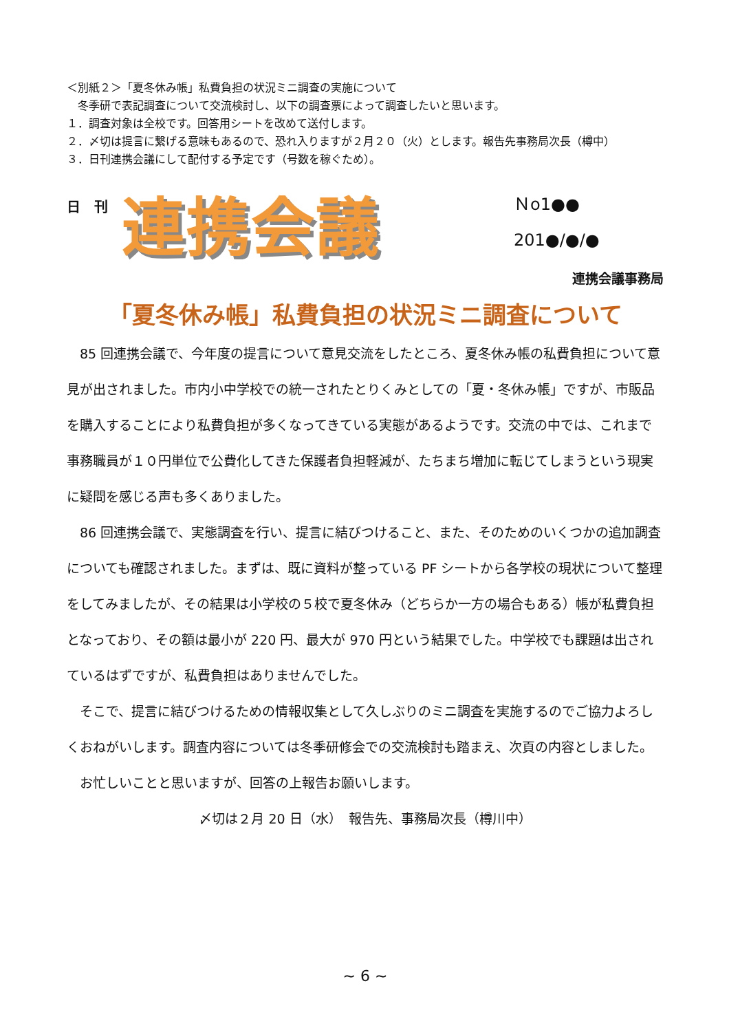＜別紙２＞「夏冬休み帳」私費負担の状況ミニ調査の実施について
　冬季研で表記調査について交流検討し、以下の調査票によって調査したいと思います。
１．調査対象は全校です。回答用シートを改めて送付します。
２．〆切は提言に繋げる意味もあるので、恐れ入りますが２月２０（火）とします。報告先事務局次長（樽中）
３．日刊連携会議にして配付する予定です（号数を稼ぐため）。
日　刊
連携会議
Ｎo1●●
201●/●/●
連携会議事務局
「夏冬休み帳」私費負担の状況ミニ調査について
　85 回連携会議で、今年度の提言について意見交流をしたところ、夏冬休み帳の私費負担について意見が出されました。市内小中学校での統一されたとりくみとしての「夏・冬休み帳」ですが、市販品を購入することにより私費負担が多くなってきている実態があるようです。交流の中では、これまで事務職員が１０円単位で公費化してきた保護者負担軽減が、たちまち増加に転じてしまうという現実に疑問を感じる声も多くありました。
　86 回連携会議で、実態調査を行い、提言に結びつけること、また、そのためのいくつかの追加調査についても確認されました。まずは、既に資料が整っている PF シートから各学校の現状について整理をしてみましたが、その結果は小学校の５校で夏冬休み（どちらか一方の場合もある）帳が私費負担となっており、その額は最小が 220 円、最大が 970 円という結果でした。中学校でも課題は出されているはずですが、私費負担はありませんでした。
　そこで、提言に結びつけるための情報収集として久しぶりのミニ調査を実施するのでご協力よろしくおねがいします。調査内容については冬季研修会での交流検討も踏まえ、次頁の内容としました。
　お忙しいことと思いますが、回答の上報告お願いします。
〆切は２月 20 日（水）　報告先、事務局次長（樽川中）
~ 6 ~